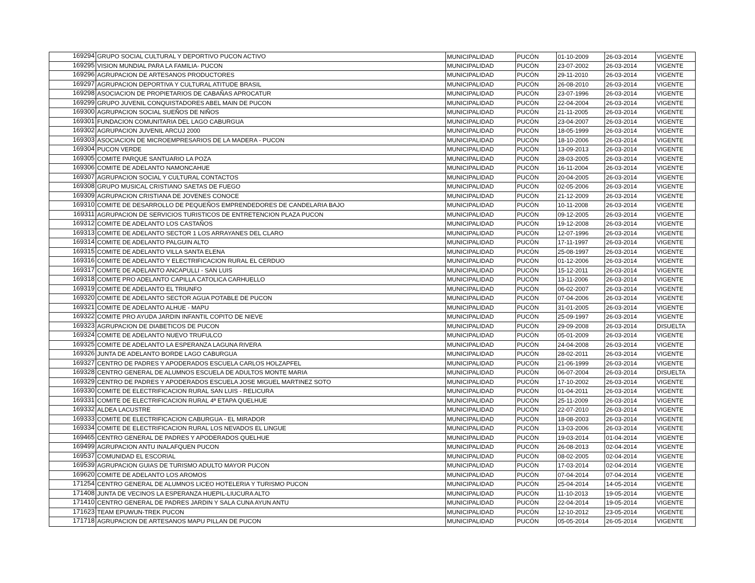| 169294 | GRUPO SOCIAL CULTURAL Y DEPORTIVO PUCON ACTIVO | MUNICIPALIDAD | PUCÓN | 01-10-2009 | 26-03-2014 | VIGENTE |
| 169295 | VISION MUNDIAL PARA LA FAMILIA- PUCON | MUNICIPALIDAD | PUCÓN | 23-07-2002 | 26-03-2014 | VIGENTE |
| 169296 | AGRUPACION DE ARTESANOS PRODUCTORES | MUNICIPALIDAD | PUCÓN | 29-11-2010 | 26-03-2014 | VIGENTE |
| 169297 | AGRUPACION DEPORTIVA Y CULTURAL ATITUDE BRASIL | MUNICIPALIDAD | PUCÓN | 26-08-2010 | 26-03-2014 | VIGENTE |
| 169298 | ASOCIACION DE PROPIETARIOS DE CABAÑAS APROCATUR | MUNICIPALIDAD | PUCÓN | 23-07-1996 | 26-03-2014 | VIGENTE |
| 169299 | GRUPO JUVENIL CONQUISTADORES ABEL MAIN DE PUCON | MUNICIPALIDAD | PUCÓN | 22-04-2004 | 26-03-2014 | VIGENTE |
| 169300 | AGRUPACION SOCIAL SUEÑOS DE NIÑOS | MUNICIPALIDAD | PUCÓN | 21-11-2005 | 26-03-2014 | VIGENTE |
| 169301 | FUNDACION COMUNITARIA DEL LAGO CABURGUA | MUNICIPALIDAD | PUCÓN | 23-04-2007 | 26-03-2014 | VIGENTE |
| 169302 | AGRUPACION JUVENIL ARCUJ 2000 | MUNICIPALIDAD | PUCÓN | 18-05-1999 | 26-03-2014 | VIGENTE |
| 169303 | ASOCIACION DE MICROEMPRESARIOS DE LA MADERA - PUCON | MUNICIPALIDAD | PUCÓN | 18-10-2006 | 26-03-2014 | VIGENTE |
| 169304 | PUCON VERDE | MUNICIPALIDAD | PUCÓN | 13-09-2013 | 26-03-2014 | VIGENTE |
| 169305 | COMITE PARQUE SANTUARIO LA POZA | MUNICIPALIDAD | PUCÓN | 28-03-2005 | 26-03-2014 | VIGENTE |
| 169306 | COMITE DE ADELANTO NAMONCAHUE | MUNICIPALIDAD | PUCÓN | 16-11-2004 | 26-03-2014 | VIGENTE |
| 169307 | AGRUPACION SOCIAL Y CULTURAL CONTACTOS | MUNICIPALIDAD | PUCÓN | 20-04-2005 | 26-03-2014 | VIGENTE |
| 169308 | GRUPO MUSICAL CRISTIANO SAETAS DE FUEGO | MUNICIPALIDAD | PUCÓN | 02-05-2006 | 26-03-2014 | VIGENTE |
| 169309 | AGRUPACION CRISTIANA DE JOVENES CONOCE | MUNICIPALIDAD | PUCÓN | 21-12-2009 | 26-03-2014 | VIGENTE |
| 169310 | COMITE DE DESARROLLO DE PEQUEÑOS EMPRENDEDORES DE CANDELARIA BAJO | MUNICIPALIDAD | PUCÓN | 10-11-2008 | 26-03-2014 | VIGENTE |
| 169311 | AGRUPACION DE SERVICIOS TURISTICOS DE ENTRETENCION PLAZA PUCON | MUNICIPALIDAD | PUCÓN | 09-12-2005 | 26-03-2014 | VIGENTE |
| 169312 | COMITE DE ADELANTO LOS CASTAÑOS | MUNICIPALIDAD | PUCÓN | 19-12-2008 | 26-03-2014 | VIGENTE |
| 169313 | COMITE DE ADELANTO SECTOR 1 LOS ARRAYANES DEL CLARO | MUNICIPALIDAD | PUCÓN | 12-07-1996 | 26-03-2014 | VIGENTE |
| 169314 | COMITE DE ADELANTO PALGUIN ALTO | MUNICIPALIDAD | PUCÓN | 17-11-1997 | 26-03-2014 | VIGENTE |
| 169315 | COMITE DE ADELANTO VILLA SANTA ELENA | MUNICIPALIDAD | PUCÓN | 25-08-1997 | 26-03-2014 | VIGENTE |
| 169316 | COMITE DE ADELANTO Y ELECTRIFICACION RURAL EL CERDUO | MUNICIPALIDAD | PUCÓN | 01-12-2006 | 26-03-2014 | VIGENTE |
| 169317 | COMITE DE ADELANTO ANCAPULLI - SAN LUIS | MUNICIPALIDAD | PUCÓN | 15-12-2011 | 26-03-2014 | VIGENTE |
| 169318 | COMITE PRO ADELANTO CAPILLA CATOLICA CARHUELLO | MUNICIPALIDAD | PUCÓN | 13-11-2006 | 26-03-2014 | VIGENTE |
| 169319 | COMITE DE ADELANTO EL TRIUNFO | MUNICIPALIDAD | PUCÓN | 06-02-2007 | 26-03-2014 | VIGENTE |
| 169320 | COMITE DE ADELANTO SECTOR AGUA POTABLE DE PUCON | MUNICIPALIDAD | PUCÓN | 07-04-2006 | 26-03-2014 | VIGENTE |
| 169321 | COMITE DE ADELANTO ALHUE - MAPU | MUNICIPALIDAD | PUCÓN | 31-01-2005 | 26-03-2014 | VIGENTE |
| 169322 | COMITE PRO AYUDA JARDIN INFANTIL COPITO DE NIEVE | MUNICIPALIDAD | PUCÓN | 25-09-1997 | 26-03-2014 | VIGENTE |
| 169323 | AGRUPACION DE DIABETICOS DE PUCON | MUNICIPALIDAD | PUCÓN | 29-09-2008 | 26-03-2014 | DISUELTA |
| 169324 | COMITE DE ADELANTO NUEVO TRUFULCO | MUNICIPALIDAD | PUCÓN | 05-01-2009 | 26-03-2014 | VIGENTE |
| 169325 | COMITE DE ADELANTO LA ESPERANZA LAGUNA RIVERA | MUNICIPALIDAD | PUCÓN | 24-04-2008 | 26-03-2014 | VIGENTE |
| 169326 | JUNTA DE ADELANTO BORDE LAGO CABURGUA | MUNICIPALIDAD | PUCÓN | 28-02-2011 | 26-03-2014 | VIGENTE |
| 169327 | CENTRO DE PADRES Y APODERADOS ESCUELA CARLOS HOLZAPFEL | MUNICIPALIDAD | PUCÓN | 21-06-1999 | 26-03-2014 | VIGENTE |
| 169328 | CENTRO GENERAL DE ALUMNOS ESCUELA DE ADULTOS MONTE MARIA | MUNICIPALIDAD | PUCÓN | 06-07-2004 | 26-03-2014 | DISUELTA |
| 169329 | CENTRO DE PADRES Y APODERADOS ESCUELA JOSE MIGUEL MARTINEZ SOTO | MUNICIPALIDAD | PUCÓN | 17-10-2002 | 26-03-2014 | VIGENTE |
| 169330 | COMITE DE ELECTRIFICACION RURAL SAN LUIS - RELICURA | MUNICIPALIDAD | PUCÓN | 01-04-2011 | 26-03-2014 | VIGENTE |
| 169331 | COMITE DE ELECTRIFICACION RURAL 4ª ETAPA QUELHUE | MUNICIPALIDAD | PUCÓN | 25-11-2009 | 26-03-2014 | VIGENTE |
| 169332 | ALDEA LACUSTRE | MUNICIPALIDAD | PUCÓN | 22-07-2010 | 26-03-2014 | VIGENTE |
| 169333 | COMITE DE ELECTRIFICACION CABURGUA - EL MIRADOR | MUNICIPALIDAD | PUCÓN | 18-08-2003 | 26-03-2014 | VIGENTE |
| 169334 | COMITE DE ELECTRIFICACION RURAL LOS NEVADOS EL LINGUE | MUNICIPALIDAD | PUCÓN | 13-03-2006 | 26-03-2014 | VIGENTE |
| 169465 | CENTRO GENERAL DE PADRES Y APODERADOS QUELHUE | MUNICIPALIDAD | PUCÓN | 19-03-2014 | 01-04-2014 | VIGENTE |
| 169499 | AGRUPACION ANTU INALAFQUEN PUCON | MUNICIPALIDAD | PUCÓN | 26-08-2013 | 02-04-2014 | VIGENTE |
| 169537 | COMUNIDAD EL ESCORIAL | MUNICIPALIDAD | PUCÓN | 08-02-2005 | 02-04-2014 | VIGENTE |
| 169539 | AGRUPACION GUIAS DE TURISMO ADULTO MAYOR PUCON | MUNICIPALIDAD | PUCÓN | 17-03-2014 | 02-04-2014 | VIGENTE |
| 169620 | COMITE DE ADELANTO LOS AROMOS | MUNICIPALIDAD | PUCÓN | 07-04-2014 | 07-04-2014 | VIGENTE |
| 171254 | CENTRO GENERAL DE ALUMNOS LICEO HOTELERIA Y TURISMO PUCON | MUNICIPALIDAD | PUCÓN | 25-04-2014 | 14-05-2014 | VIGENTE |
| 171408 | JUNTA DE VECINOS LA ESPERANZA HUEPIL-LIUCURA ALTO | MUNICIPALIDAD | PUCÓN | 11-10-2013 | 19-05-2014 | VIGENTE |
| 171410 | CENTRO GENERAL DE PADRES JARDIN Y SALA CUNA AYUN ANTU | MUNICIPALIDAD | PUCÓN | 22-04-2014 | 19-05-2014 | VIGENTE |
| 171623 | TEAM EPUWUN-TREK PUCON | MUNICIPALIDAD | PUCÓN | 12-10-2012 | 23-05-2014 | VIGENTE |
| 171718 | AGRUPACION DE ARTESANOS MAPU PILLAN DE PUCON | MUNICIPALIDAD | PUCÓN | 05-05-2014 | 26-05-2014 | VIGENTE |